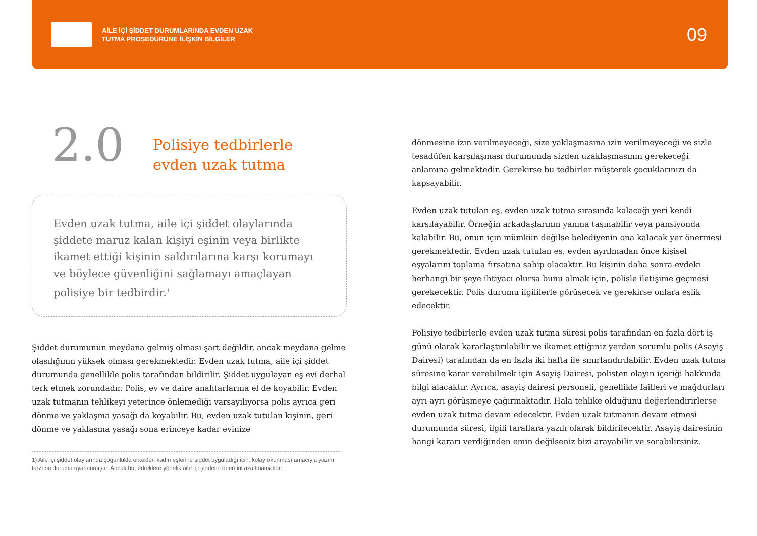AİLE İÇİ ŞİDDET DURUMLARINDA EVDEN UZAK
TUTMA PROSEDÜRÜNE İLİŞKİN BİLGİLER
09
2.0
Polisiye tedbirlerle
evden uzak tutma
Evden uzak tutma, aile içi şiddet olaylarında şiddete maruz kalan kişiyi eşinin veya birlikte ikamet ettiği kişinin saldırılarına karşı korumayı ve böylece güvenliğini sağlamayı amaçlayan polisiye bir tedbirdir.<sup>1</sup>
Şiddet durumunun meydana gelmiş olması şart değildir, ancak meydana gelme olasılığının yüksek olması gerekmektedir. Evden uzak tutma, aile içi şiddet durumunda genellikle polis tarafından bildirilir. Şiddet uygulayan eş evi derhal terk etmek zorundadır. Polis, ev ve daire anahtarlarına el de koyabilir. Evden uzak tutmanın tehlikeyi yeterince önlemediği varsayılıyorsa polis ayrıca geri dönme ve yaklaşma yasağı da koyabilir. Bu, evden uzak tutulan kişinin, geri dönme ve yaklaşma yasağı sona erinceye kadar evinize
1) Aile içi şiddet olaylarında çoğunlukla erkekler, kadın eşlerine şiddet uyguladığı için, kolay okunması amacıyla yazım tarzı bu duruma uyarlanmıştır. Ancak bu, erkeklere yönelik aile içi şiddetin önemini azaltmamalıdır.
dönmesine izin verilmeyeceği, size yaklaşmasına izin verilmeyeceği ve sizle tesadüfen karşılaşması durumunda sizden uzaklaşmasının gerekeceği anlamına gelmektedir. Gerekirse bu tedbirler müşterek çocuklarınızı da kapsayabilir.
Evden uzak tutulan eş, evden uzak tutma sırasında kalacağı yeri kendi karşılayabilir. Örneğin arkadaşlarının yanına taşınabilir veya pansiyonda kalabilir. Bu, onun için mümkün değilse belediyenin ona kalacak yer önermesi gerekmektedir. Evden uzak tutulan eş, evden ayrılmadan önce kişisel eşyalarını toplama fırsatına sahip olacaktır. Bu kişinin daha sonra evdeki herhangi bir şeye ihtiyacı olursa bunu almak için, polisle iletişime geçmesi gerekecektir. Polis durumu ilgililerle görüşecek ve gerekirse onlara eşlik edecektir.
Polisiye tedbirlerle evden uzak tutma süresi polis tarafından en fazla dört iş günü olarak kararlaştırılabilir ve ikamet ettiğiniz yerden sorumlu polis (Asayiş Dairesi) tarafından da en fazla iki hafta ile sınırlandırılabilir. Evden uzak tutma süresine karar verebilmek için Asayiş Dairesi, polisten olayın içeriği hakkında bilgi alacaktır. Ayrıca, asayiş dairesi personeli, genellikle failleri ve mağdurları ayrı ayrı görüşmeye çağırmaktadır. Hala tehlike olduğunu değerlendirirlerse evden uzak tutma devam edecektir. Evden uzak tutmanın devam etmesi durumunda süresi, ilgili taraflara yazılı olarak bildirilecektir. Asayiş dairesinin hangi kararı verdiğinden emin değilseniz bizi arayabilir ve sorabilirsiniz.